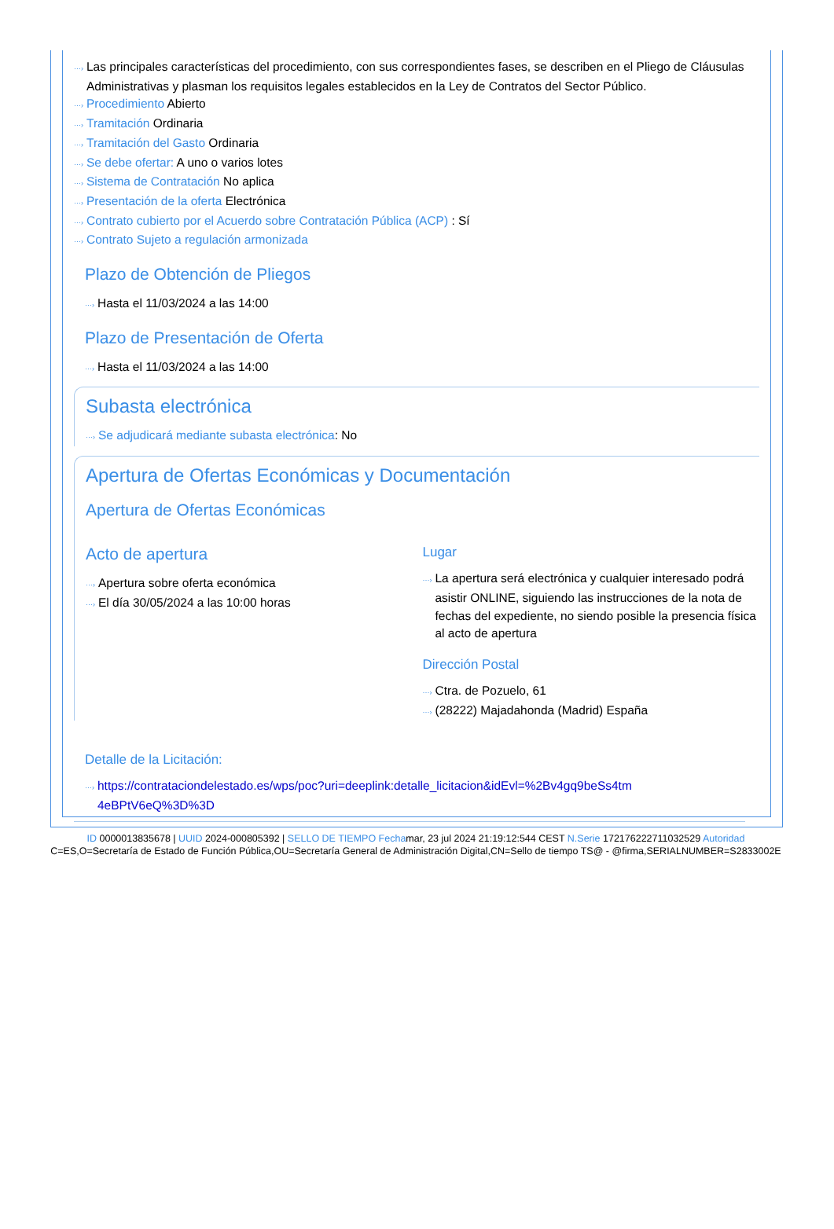···› Las principales características del procedimiento, con sus correspondientes fases, se describen en el Pliego de Cláusulas Administrativas y plasman los requisitos legales establecidos en la Ley de Contratos del Sector Público.
···› Procedimiento Abierto
···› Tramitación Ordinaria
···› Tramitación del Gasto Ordinaria
···› Se debe ofertar: A uno o varios lotes
···› Sistema de Contratación No aplica
···› Presentación de la oferta Electrónica
···› Contrato cubierto por el Acuerdo sobre Contratación Pública (ACP) : Sí
···› Contrato Sujeto a regulación armonizada
Plazo de Obtención de Pliegos
···› Hasta el 11/03/2024 a las 14:00
Plazo de Presentación de Oferta
···› Hasta el 11/03/2024 a las 14:00
Subasta electrónica
···› Se adjudicará mediante subasta electrónica: No
Apertura de Ofertas Económicas y Documentación
Apertura de Ofertas Económicas
Acto de apertura
···› Apertura sobre oferta económica
···› El día 30/05/2024 a las 10:00 horas
Lugar
···› La apertura será electrónica y cualquier interesado podrá asistir ONLINE, siguiendo las instrucciones de la nota de fechas del expediente, no siendo posible la presencia física al acto de apertura
Dirección Postal
···› Ctra. de Pozuelo, 61
···› (28222) Majadahonda (Madrid) España
Detalle de la Licitación:
···› https://contrataciondelestado.es/wps/poc?uri=deeplink:detalle_licitacion&idEvl=%2Bv4gq9beSs4tm 4eBPtV6eQ%3D%3D
ID 0000013835678 | UUID 2024-000805392 | SELLO DE TIEMPO Fechamar, 23 jul 2024 21:19:12:544 CEST N.Serie 172176222711032529 Autoridad C=ES,O=Secretaría de Estado de Función Pública,OU=Secretaría General de Administración Digital,CN=Sello de tiempo TS@ - @firma,SERIALNUMBER=S2833002E